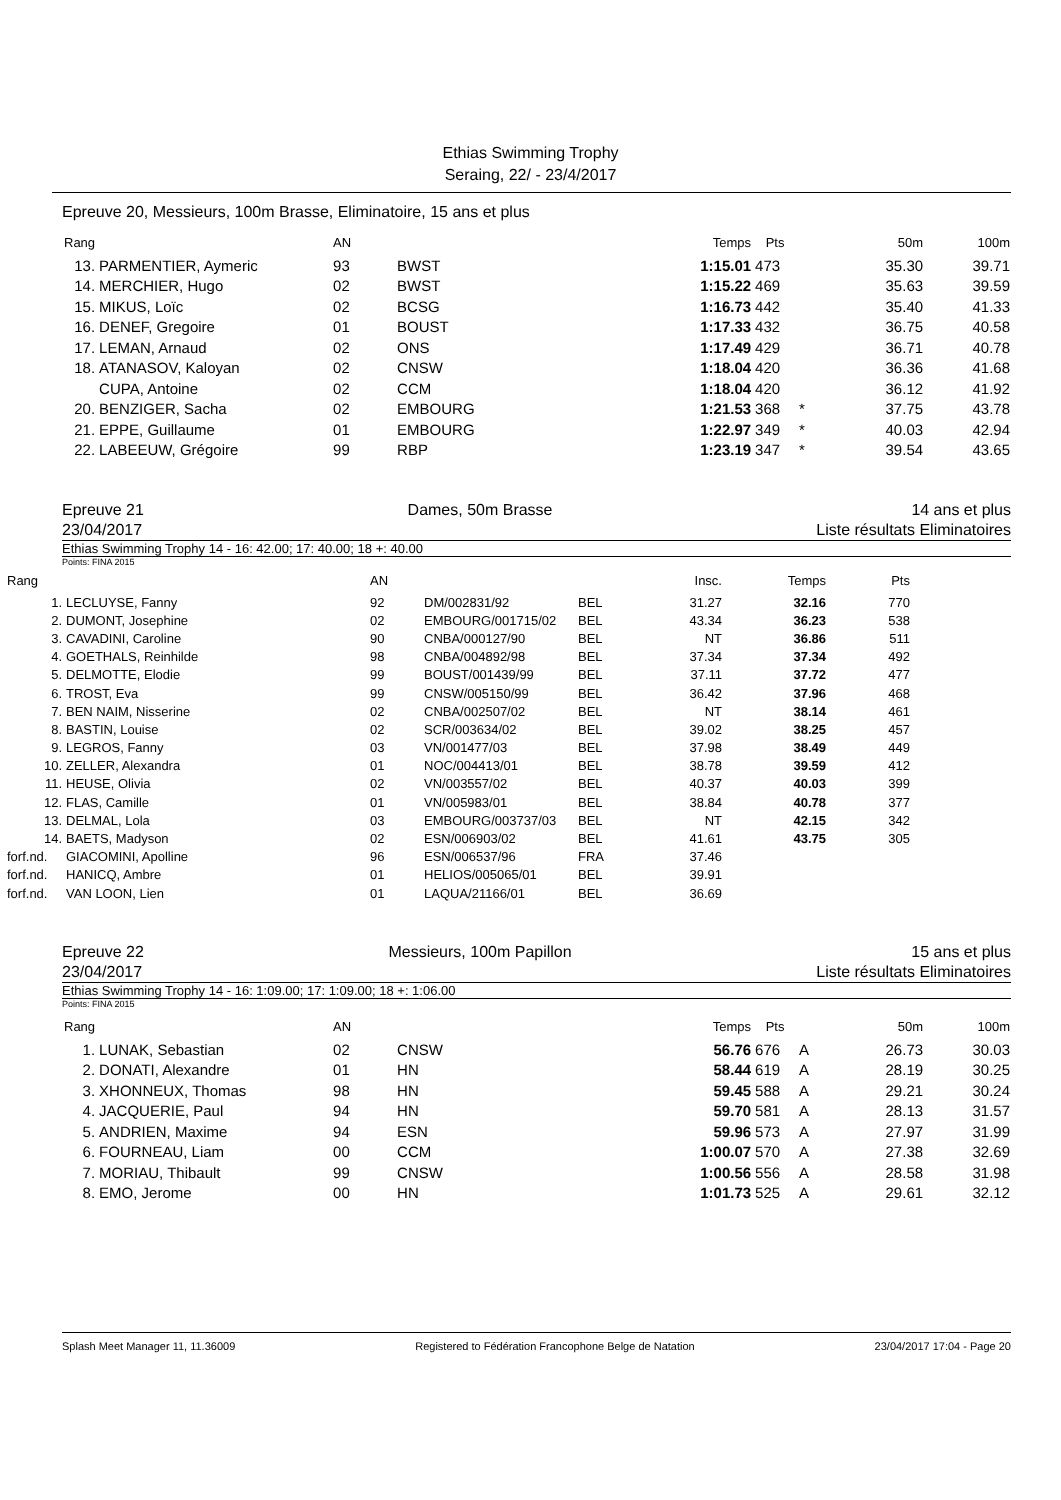Ethias Swimming Trophy
Seraing, 22/ - 23/4/2017
Epreuve 20, Messieurs, 100m Brasse, Eliminatoire, 15 ans et plus
| Rang | | AN | | Temps | Pts | | 50m | 100m |
| --- | --- | --- | --- | --- | --- | --- | --- | --- |
| 13. | PARMENTIER, Aymeric | 93 | BWST | 1:15.01 | 473 | | 35.30 | 39.71 |
| 14. | MERCHIER, Hugo | 02 | BWST | 1:15.22 | 469 | | 35.63 | 39.59 |
| 15. | MIKUS, Loïc | 02 | BCSG | 1:16.73 | 442 | | 35.40 | 41.33 |
| 16. | DENEF, Gregoire | 01 | BOUST | 1:17.33 | 432 | | 36.75 | 40.58 |
| 17. | LEMAN, Arnaud | 02 | ONS | 1:17.49 | 429 | | 36.71 | 40.78 |
| 18. | ATANASOV, Kaloyan | 02 | CNSW | 1:18.04 | 420 | | 36.36 | 41.68 |
| | CUPA, Antoine | 02 | CCM | 1:18.04 | 420 | | 36.12 | 41.92 |
| 20. | BENZIGER, Sacha | 02 | EMBOURG | 1:21.53 | 368 | * | 37.75 | 43.78 |
| 21. | EPPE, Guillaume | 01 | EMBOURG | 1:22.97 | 349 | * | 40.03 | 42.94 |
| 22. | LABEEUW, Grégoire | 99 | RBP | 1:23.19 | 347 | * | 39.54 | 43.65 |
Epreuve 21
23/04/2017 Dames, 50m Brasse 14 ans et plus
Liste résultats Eliminatoires
Ethias Swimming Trophy 14 - 16: 42.00; 17: 40.00; 18 +: 40.00
Points: FINA 2015
| Rang | | AN | | | Insc. | Temps | Pts | |
| --- | --- | --- | --- | --- | --- | --- | --- | --- |
| 1. | LECLUYSE, Fanny | 92 | DM/002831/92 | BEL | 31.27 | 32.16 | 770 | |
| 2. | DUMONT, Josephine | 02 | EMBOURG/001715/02 | BEL | 43.34 | 36.23 | 538 | |
| 3. | CAVADINI, Caroline | 90 | CNBA/000127/90 | BEL | NT | 36.86 | 511 | |
| 4. | GOETHALS, Reinhilde | 98 | CNBA/004892/98 | BEL | 37.34 | 37.34 | 492 | |
| 5. | DELMOTTE, Elodie | 99 | BOUST/001439/99 | BEL | 37.11 | 37.72 | 477 | |
| 6. | TROST, Eva | 99 | CNSW/005150/99 | BEL | 36.42 | 37.96 | 468 | |
| 7. | BEN NAIM, Nisserine | 02 | CNBA/002507/02 | BEL | NT | 38.14 | 461 | |
| 8. | BASTIN, Louise | 02 | SCR/003634/02 | BEL | 39.02 | 38.25 | 457 | |
| 9. | LEGROS, Fanny | 03 | VN/001477/03 | BEL | 37.98 | 38.49 | 449 | |
| 10. | ZELLER, Alexandra | 01 | NOC/004413/01 | BEL | 38.78 | 39.59 | 412 | |
| 11. | HEUSE, Olivia | 02 | VN/003557/02 | BEL | 40.37 | 40.03 | 399 | |
| 12. | FLAS, Camille | 01 | VN/005983/01 | BEL | 38.84 | 40.78 | 377 | |
| 13. | DELMAL, Lola | 03 | EMBOURG/003737/03 | BEL | NT | 42.15 | 342 | |
| 14. | BAETS, Madyson | 02 | ESN/006903/02 | BEL | 41.61 | 43.75 | 305 | |
| forf.nd. | GIACOMINI, Apolline | 96 | ESN/006537/96 | FRA | 37.46 | | | |
| forf.nd. | HANICQ, Ambre | 01 | HELIOS/005065/01 | BEL | 39.91 | | | |
| forf.nd. | VAN LOON, Lien | 01 | LAQUA/21166/01 | BEL | 36.69 | | | |
Epreuve 22
23/04/2017 Messieurs, 100m Papillon 15 ans et plus
Liste résultats Eliminatoires
Ethias Swimming Trophy 14 - 16: 1:09.00; 17: 1:09.00; 18 +: 1:06.00
Points: FINA 2015
| Rang | | AN | | Temps | Pts | | 50m | 100m |
| --- | --- | --- | --- | --- | --- | --- | --- | --- |
| 1. | LUNAK, Sebastian | 02 | CNSW | 56.76 | 676 | A | 26.73 | 30.03 |
| 2. | DONATI, Alexandre | 01 | HN | 58.44 | 619 | A | 28.19 | 30.25 |
| 3. | XHONNEUX, Thomas | 98 | HN | 59.45 | 588 | A | 29.21 | 30.24 |
| 4. | JACQUERIE, Paul | 94 | HN | 59.70 | 581 | A | 28.13 | 31.57 |
| 5. | ANDRIEN, Maxime | 94 | ESN | 59.96 | 573 | A | 27.97 | 31.99 |
| 6. | FOURNEAU, Liam | 00 | CCM | 1:00.07 | 570 | A | 27.38 | 32.69 |
| 7. | MORIAU, Thibault | 99 | CNSW | 1:00.56 | 556 | A | 28.58 | 31.98 |
| 8. | EMO, Jerome | 00 | HN | 1:01.73 | 525 | A | 29.61 | 32.12 |
Splash Meet Manager 11, 11.36009 Registered to Fédération Francophone Belge de Natation 23/04/2017 17:04 - Page 20